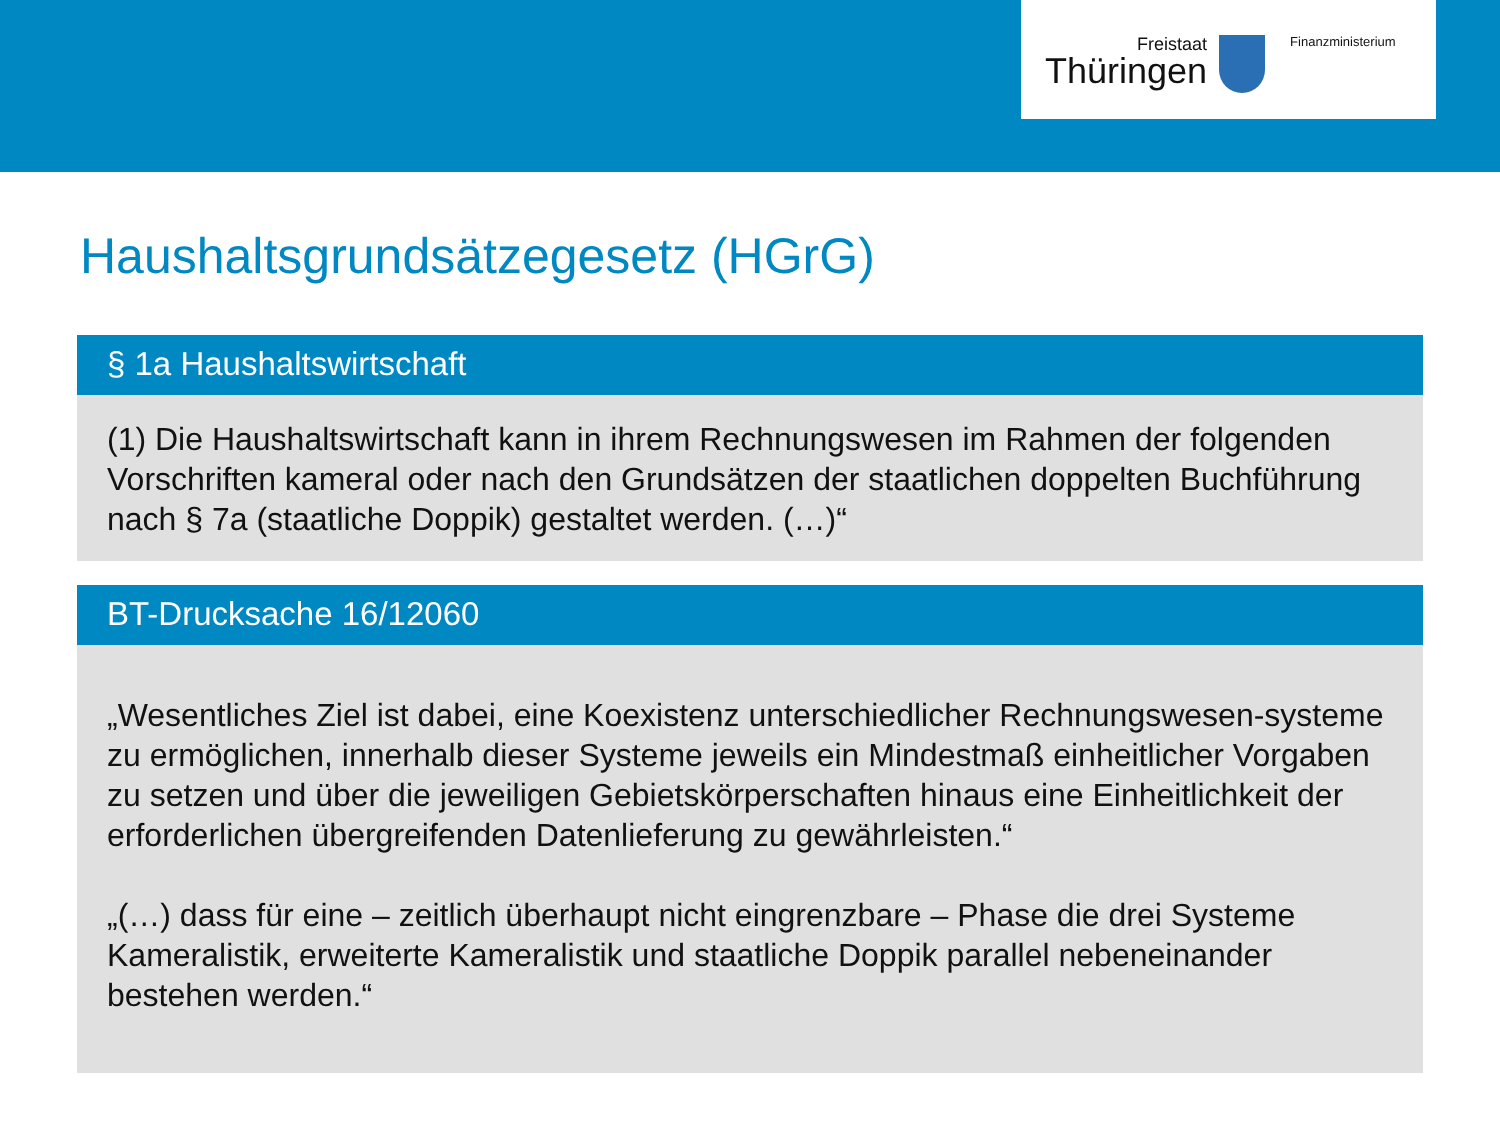Freistaat
Thüringen
Finanzministerium
Haushaltsgrundsätzegesetz (HGrG)
§ 1a Haushaltswirtschaft
(1) Die Haushaltswirtschaft kann in ihrem Rechnungswesen im Rahmen der folgenden Vorschriften kameral oder nach den Grundsätzen der staatlichen doppelten Buchführung nach § 7a (staatliche Doppik) gestaltet werden. (…)“
BT-Drucksache 16/12060
„Wesentliches Ziel ist dabei, eine Koexistenz unterschiedlicher Rechnungswesen-systeme zu ermöglichen, innerhalb dieser Systeme jeweils ein Mindestmaß einheitlicher Vorgaben zu setzen und über die jeweiligen Gebietskörperschaften hinaus eine Einheitlichkeit der erforderlichen übergreifenden Datenlieferung zu gewährleisten.“
„(…) dass für eine – zeitlich überhaupt nicht eingrenzbare – Phase die drei Systeme Kameralistik, erweiterte Kameralistik und staatliche Doppik parallel nebeneinander bestehen werden.“